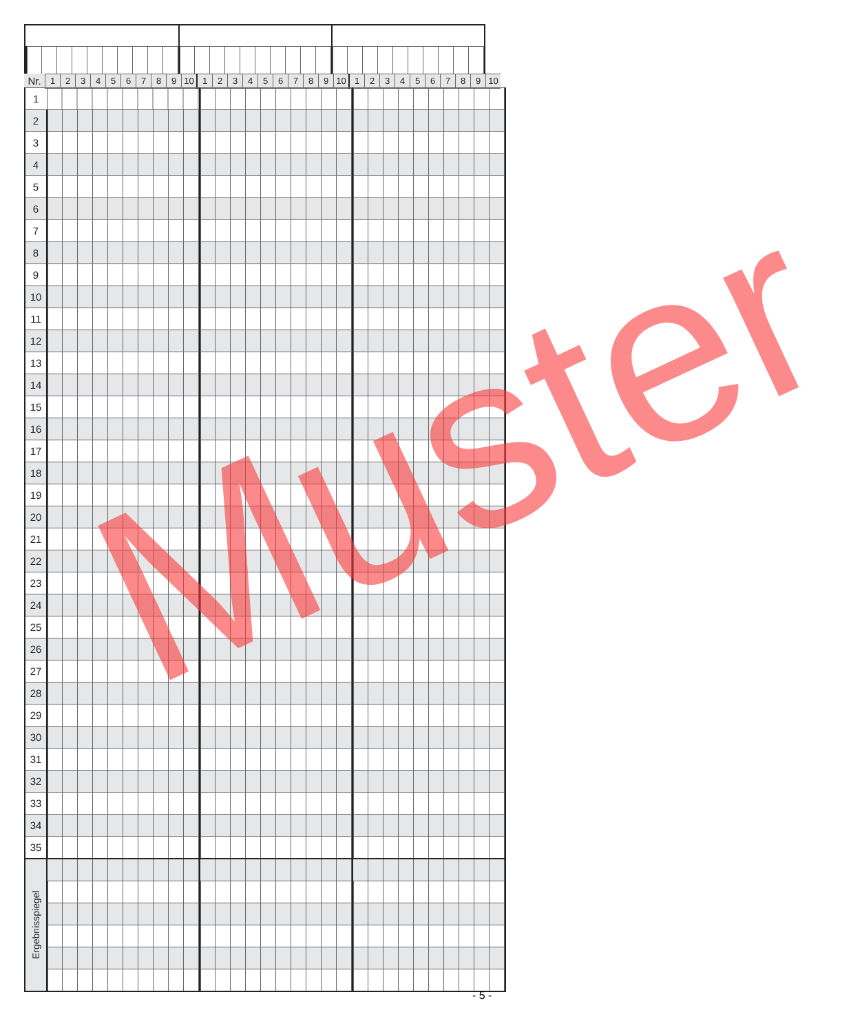| Nr. | 1 | 2 | 3 | 4 | 5 | 6 | 7 | 8 | 9 | 10 | 1 | 2 | 3 | 4 | 5 | 6 | 7 | 8 | 9 | 10 | 1 | 2 | 3 | 4 | 5 | 6 | 7 | 8 | 9 | 10 |
| 1 | | | |
| 2 | | | |
| 3 | | | |
| 4 | | | |
| 5 | | | |
| 6 | | | |
| 7 | | | |
| 8 | | | |
| 9 | | | |
| 10 | | | |
| 11 | | | |
| 12 | | | |
| 13 | | | |
| 14 | | | |
| 15 | | | |
| 16 | | | |
| 17 | | | |
| 18 | | | |
| 19 | | | |
| 20 | | | |
| 21 | | | |
| 22 | | | |
| 23 | | | |
| 24 | | | |
| 25 | | | |
| 26 | | | |
| 27 | | | |
| 28 | | | |
| 29 | | | |
| 30 | | | |
| 31 | | | |
| 32 | | | |
| 33 | | | |
| 34 | | | |
| 35 | | | |
| Ergebnisspiegel | | | |
Muster
- 5 -